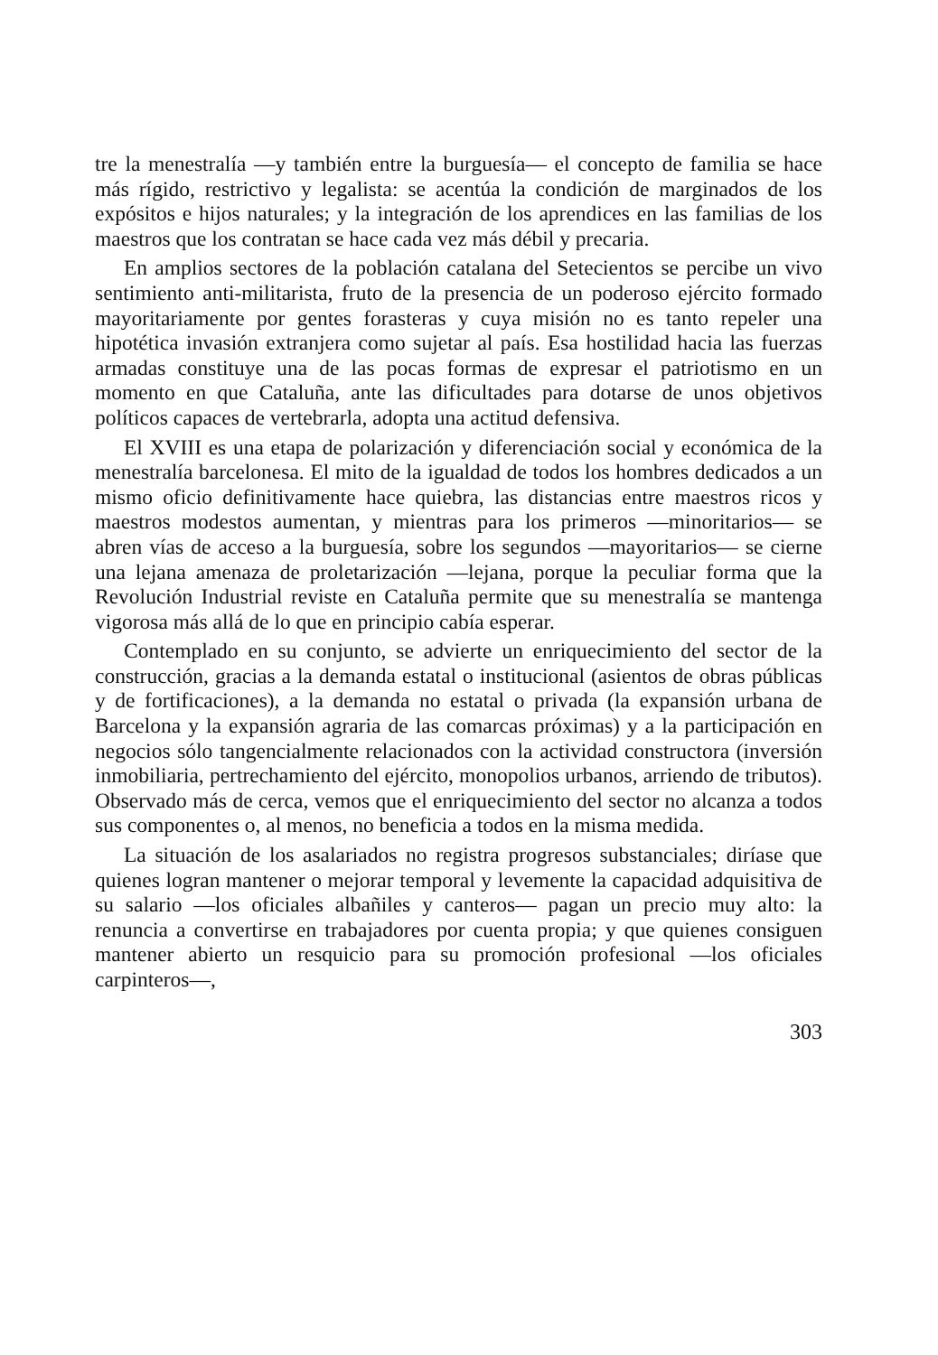tre la menestralía —y también entre la burguesía— el concepto de familia se hace más rígido, restrictivo y legalista: se acentúa la condición de marginados de los expósitos e hijos naturales; y la integración de los aprendices en las familias de los maestros que los contratan se hace cada vez más débil y precaria.
En amplios sectores de la población catalana del Setecientos se percibe un vivo sentimiento anti-militarista, fruto de la presencia de un poderoso ejército formado mayoritariamente por gentes forasteras y cuya misión no es tanto repeler una hipotética invasión extranjera como sujetar al país. Esa hostilidad hacia las fuerzas armadas constituye una de las pocas formas de expresar el patriotismo en un momento en que Cataluña, ante las dificultades para dotarse de unos objetivos políticos capaces de vertebrarla, adopta una actitud defensiva.
El XVIII es una etapa de polarización y diferenciación social y económica de la menestralía barcelonesa. El mito de la igualdad de todos los hombres dedicados a un mismo oficio definitivamente hace quiebra, las distancias entre maestros ricos y maestros modestos aumentan, y mientras para los primeros —minoritarios— se abren vías de acceso a la burguesía, sobre los segundos —mayoritarios— se cierne una lejana amenaza de proletarización —lejana, porque la peculiar forma que la Revolución Industrial reviste en Cataluña permite que su menestralía se mantenga vigorosa más allá de lo que en principio cabía esperar.
Contemplado en su conjunto, se advierte un enriquecimiento del sector de la construcción, gracias a la demanda estatal o institucional (asientos de obras públicas y de fortificaciones), a la demanda no estatal o privada (la expansión urbana de Barcelona y la expansión agraria de las comarcas próximas) y a la participación en negocios sólo tangencialmente relacionados con la actividad constructora (inversión inmobiliaria, pertrechamiento del ejército, monopolios urbanos, arriendo de tributos). Observado más de cerca, vemos que el enriquecimiento del sector no alcanza a todos sus componentes o, al menos, no beneficia a todos en la misma medida.
La situación de los asalariados no registra progresos substanciales; diríase que quienes logran mantener o mejorar temporal y levemente la capacidad adquisitiva de su salario —los oficiales albañiles y canteros— pagan un precio muy alto: la renuncia a convertirse en trabajadores por cuenta propia; y que quienes consiguen mantener abierto un resquicio para su promoción profesional —los oficiales carpinteros—,
303